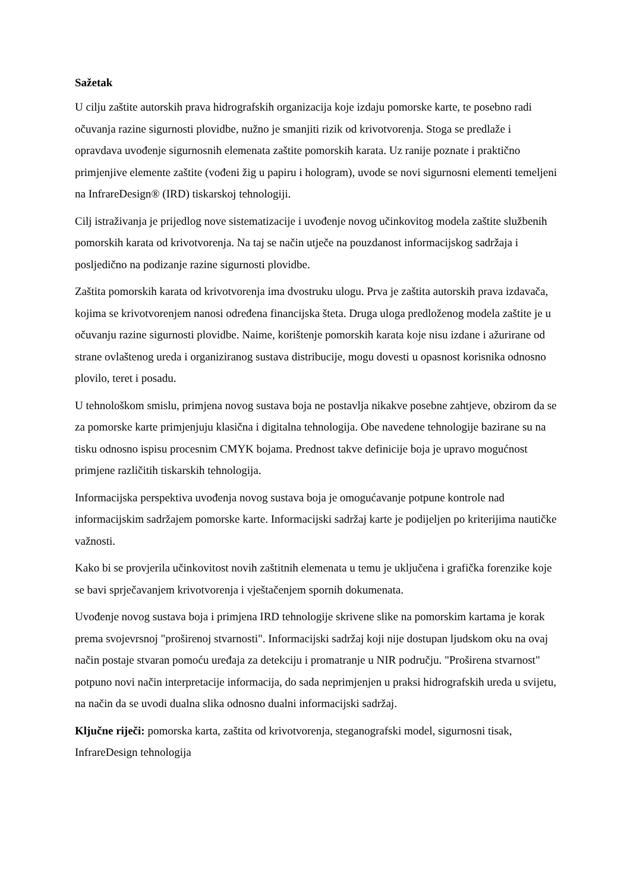Sažetak
U cilju zaštite autorskih prava hidrografskih organizacija koje izdaju pomorske karte, te posebno radi očuvanja razine sigurnosti plovidbe, nužno je smanjiti rizik od krivotvorenja. Stoga se predlaže i opravdava uvođenje sigurnosnih elemenata zaštite pomorskih karata. Uz ranije poznate i praktično primjenjive elemente zaštite (vođeni žig u papiru i hologram), uvode se novi sigurnosni elementi temeljeni na InfrareDesign® (IRD) tiskarskoj tehnologiji.
Cilj istraživanja je prijedlog nove sistematizacije i uvođenje novog učinkovitog modela zaštite službenih pomorskih karata od krivotvorenja. Na taj se način utječe na pouzdanost informacijskog sadržaja i posljedično na podizanje razine sigurnosti plovidbe.
Zaštita pomorskih karata od krivotvorenja ima dvostruku ulogu. Prva je zaštita autorskih prava izdavača, kojima se krivotvorenjem nanosi određena financijska šteta. Druga uloga predloženog modela zaštite je u očuvanju razine sigurnosti plovidbe. Naime, korištenje pomorskih karata koje nisu izdane i ažurirane od strane ovlaštenog ureda i organiziranog sustava distribucije, mogu dovesti u opasnost korisnika odnosno plovilo, teret i posadu.
U tehnološkom smislu, primjena novog sustava boja ne postavlja nikakve posebne zahtjeve, obzirom da se za pomorske karte primjenjuju klasična i digitalna tehnologija. Obe navedene tehnologije bazirane su na tisku odnosno ispisu procesnim CMYK bojama. Prednost takve definicije boja je upravo mogućnost primjene različitih tiskarskih tehnologija.
Informacijska perspektiva uvođenja novog sustava boja je omogućavanje potpune kontrole nad informacijskim sadržajem pomorske karte. Informacijski sadržaj karte je podijeljen po kriterijima nautičke važnosti.
Kako bi se provjerila učinkovitost novih zaštitnih elemenata u temu je uključena i grafička forenzike koje se bavi sprječavanjem krivotvorenja i vještačenjem spornih dokumenata.
Uvođenje novog sustava boja i primjena IRD tehnologije skrivene slike na pomorskim kartama je korak prema svojevrsnoj "proširenoj stvarnosti". Informacijski sadržaj koji nije dostupan ljudskom oku na ovaj način postaje stvaran pomoću uređaja za detekciju i promatranje u NIR području. "Proširena stvarnost" potpuno novi način interpretacije informacija, do sada neprimjenjen u praksi hidrografskih ureda u svijetu, na način da se uvodi dualna slika odnosno dualni informacijski sadržaj.
Ključne riječi: pomorska karta, zaštita od krivotvorenja, steganografski model, sigurnosni tisak, InfrareDesign tehnologija